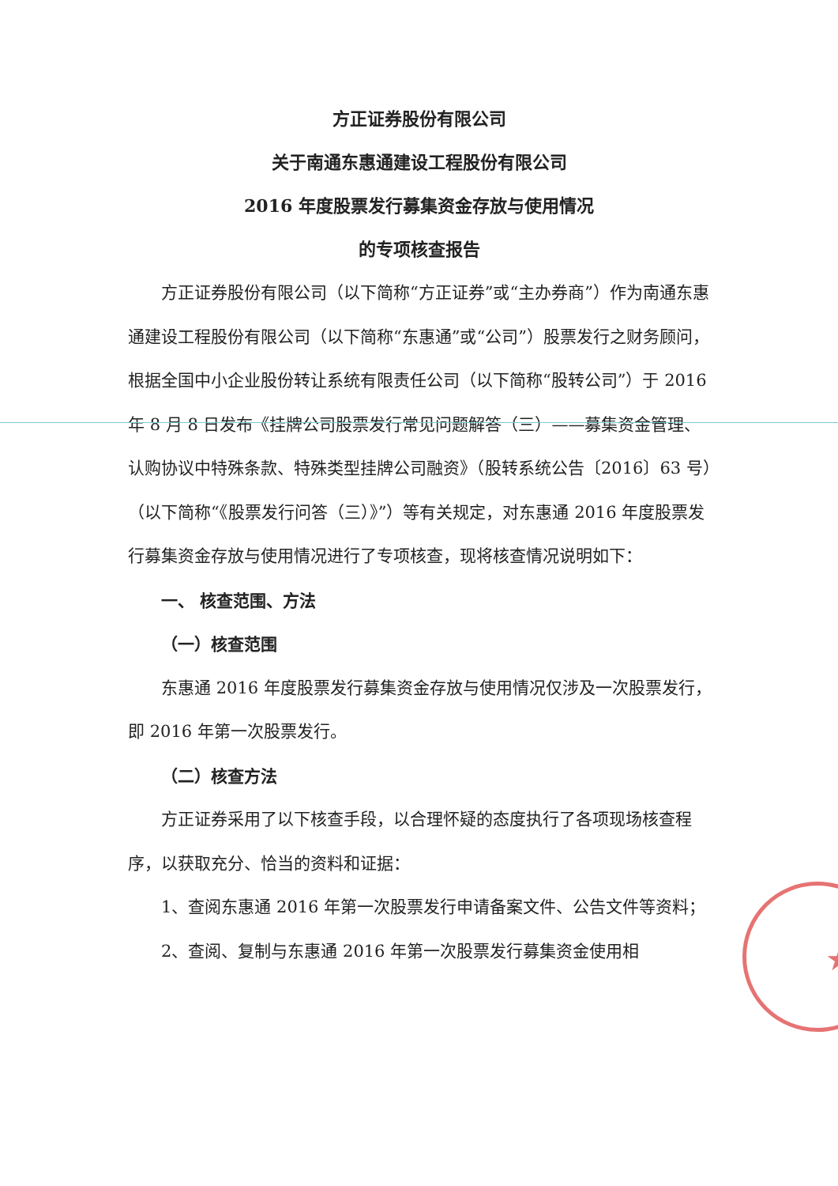★
方正证券股份有限公司
关于南通东惠通建设工程股份有限公司
2016 年度股票发行募集资金存放与使用情况
的专项核查报告
方正证券股份有限公司（以下简称“方正证券”或“主办券商”）作为南通东惠通建设工程股份有限公司（以下简称“东惠通”或“公司”）股票发行之财务顾问，根据全国中小企业股份转让系统有限责任公司（以下简称“股转公司”）于 2016 年 8 月 8 日发布《挂牌公司股票发行常见问题解答（三）——募集资金管理、认购协议中特殊条款、特殊类型挂牌公司融资》（股转系统公告〔2016〕63 号）（以下简称“《股票发行问答（三）》”）等有关规定，对东惠通 2016 年度股票发行募集资金存放与使用情况进行了专项核查，现将核查情况说明如下：
一、 核查范围、方法
（一）核查范围
东惠通 2016 年度股票发行募集资金存放与使用情况仅涉及一次股票发行，即 2016 年第一次股票发行。
（二）核查方法
方正证券采用了以下核查手段，以合理怀疑的态度执行了各项现场核查程序，以获取充分、恰当的资料和证据：
1、查阅东惠通 2016 年第一次股票发行申请备案文件、公告文件等资料；
2、查阅、复制与东惠通 2016 年第一次股票发行募集资金使用相